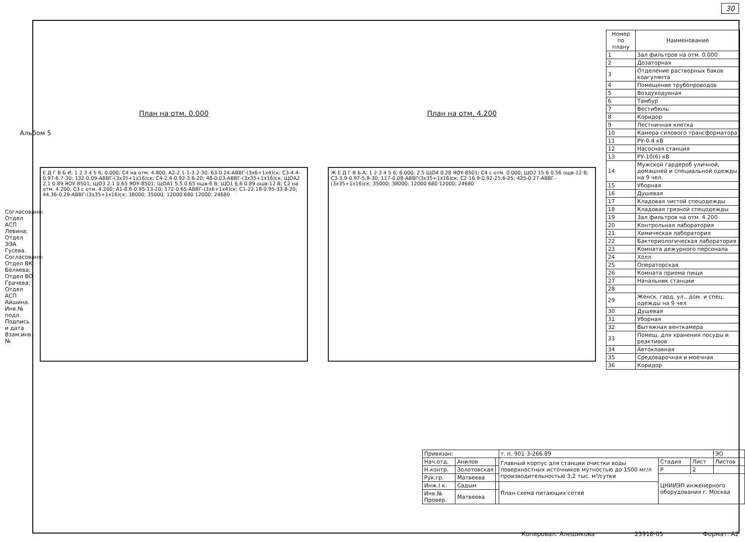30
Альбом 5
Согласовано: Отдел АСП Левина; Отдел ЭЭА Гусева. Согласовано: Отдел ВК Беляева; Отдел ВО Грачева; Отдел АСП Айшина. Инв.№ подл. Подпись и дата Взам.инв.№
План на отм. 0.000
Е Д Г В Б И; 1 2 3 4 5 6; 0.000; С4 на отм. 4.800; А2-2.1-1-3.2-30; 63-0.24-АВВГ-(3х6+1х4)ск; С3-4.4-0.97-6.7-30; 132-0.09-АВВГ-(3х35+1х16)ск; С4-2.4-0.92-3.6-20; 48-0.03-АВВГ-(3х35+1х16)ск; ЩОА2 2.1 0.89 ЯОУ-8501; ЩО3 2.1 0.65 ЯОУ-8501; ЩОА1 5.5 0.65 ощв-6 В; ЩО1 6.6 0.89 ощв-12 В; С2 на отм. 4.200; С3 с отм. 4.200; А1-8.6-0.95-13-20; 172-0.65-АВВГ-(3х6+1х4)ск; С1-22.18-0.95-33.8-20; 44.36-0.29-АВВГ-(3х35+1х16)ск; 38000; 35000; 12000 680 12000; 24680
План на отм. 4.200
Ж Е Д Г В Б А; 1 2 3 4 5 6; 6.000; 2.5 ЩО4 0.28 ЯОУ-8501; С4 с отм. 0.000; ЩО2 15.6 0.56 ощв-12 В; С3-3.9-0.97-5.9-30; 117-0.08-АВВГ(3х35+1х16)ск; С2-16.9-0.92-25.6-25; 425-0.27-АВВГ-(3х35+1х16)ск; 35000; 38000; 12000 680 12000; 24680
| Номер по плану | Наименование |
| --- | --- |
| 1 | Зал фильтров на отм. 0.000 |
| 2 | Дозаторная |
| 3 | Отделение растворных баков коагулянта |
| 4 | Помещение трубопроводов |
| 5 | Воздуходувная |
| 6 | Тамбур |
| 7 | Вестибюль |
| 8 | Коридор |
| 9 | Лестничная клетка |
| 10 | Камера силового трансформатора |
| 11 | РУ-0.4 кВ |
| 12 | Насосная станция |
| 13 | РУ-10(6) кВ |
| 14 | Мужской гардероб уличной, домашней и специальной одежды на 9 чел. |
| 15 | Уборная |
| 16 | Душевая |
| 17 | Кладовая чистой спецодежды |
| 18 | Кладовая грязной спецодежды |
| 19 | Зал фильтров на отм. 4.200 |
| 20 | Контрольная лаборатория |
| 21 | Химическая лаборатория |
| 22 | Бактериологическая лаборатория |
| 23 | Комната дежурного персонала |
| 24 | Холл |
| 25 | Операторская |
| 26 | Комната приема пищи |
| 27 | Начальник станции |
| 28 | |
| 29 | Женск. гард. ул., дом. и спец. одежды на 9 чел |
| 30 | Душевая |
| 31 | Уборная |
| 32 | Вытяжная венткамера |
| 33 | Помещ. для хранения посуды и реактивов |
| 34 | Автоклавная |
| 35 | Средоварочная и моечная |
| 36 | Коридор |
| Привязан: | | | т. п. 901-3-266.89 | | | ЭО |
| Нач.отд. | Анилов | | Главный корпус для станции очистки воды поверхностных источников мутностью до 1500 мг/л производительностью 3,2 тыс. м³/сутки | Стадия | Лист | Листов |
| Н.контр. | Золотовская | | | Р | 2 | |
| Рук.гр. | Матвеева | | | ЦНИИЭП инженерного оборудования г. Москва | | |
| Инж.I к. | Садым | | План-схема питающих сетей | | | |
| Инв.№ Провер. | Матвеева | | | | | |
Копировал: Алешикова 23918-05 Формат: А2